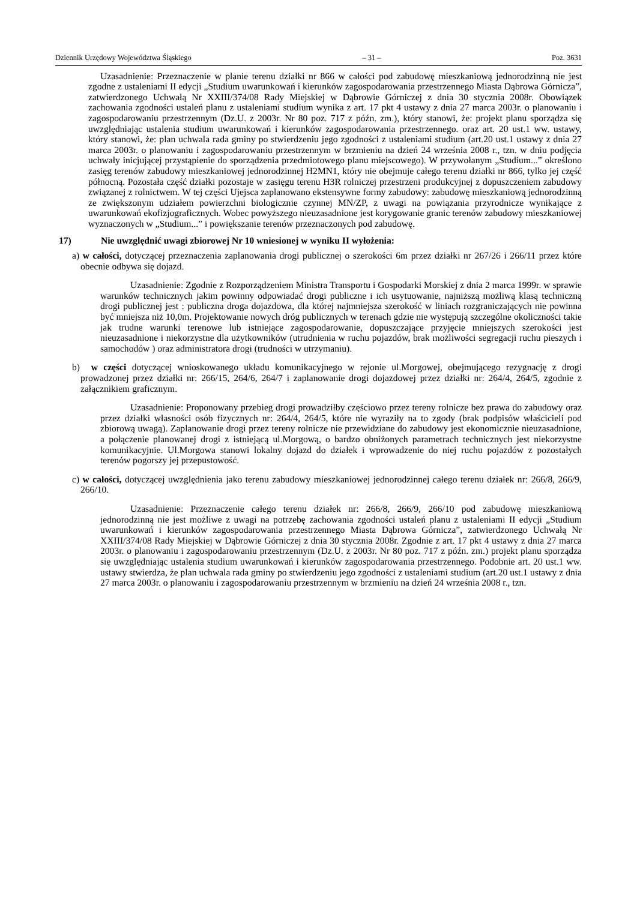Dziennik Urzędowy Województwa Śląskiego – 31 – Poz. 3631
Uzasadnienie: Przeznaczenie w planie terenu działki nr 866 w całości pod zabudowę mieszkaniową jednorodzinną nie jest zgodne z ustaleniami II edycji „Studium uwarunkowań i kierunków zagospodarowania przestrzennego Miasta Dąbrowa Górnicza”, zatwierdzonego Uchwałą Nr XXIII/374/08 Rady Miejskiej w Dąbrowie Górniczej z dnia 30 stycznia 2008r. Obowiązek zachowania zgodności ustaleń planu z ustaleniami studium wynika z art. 17 pkt 4 ustawy z dnia 27 marca 2003r. o planowaniu i zagospodarowaniu przestrzennym (Dz.U. z 2003r. Nr 80 poz. 717 z późn. zm.), który stanowi, że: projekt planu sporządza się uwzględniając ustalenia studium uwarunkowań i kierunków zagospodarowania przestrzennego. oraz art. 20 ust.1 ww. ustawy, który stanowi, że: plan uchwala rada gminy po stwierdzeniu jego zgodności z ustaleniami studium (art.20 ust.1 ustawy z dnia 27 marca 2003r. o planowaniu i zagospodarowaniu przestrzennym w brzmieniu na dzień 24 września 2008 r., tzn. w dniu podjęcia uchwały inicjującej przystąpienie do sporządzenia przedmiotowego planu miejscowego). W przywołanym „Studium...” określono zasięg terenów zabudowy mieszkaniowej jednorodzinnej H2MN1, który nie obejmuje całego terenu działki nr 866, tylko jej część północną. Pozostała część działki pozostaje w zasięgu terenu H3R rolniczej przestrzeni produkcyjnej z dopuszczeniem zabudowy związanej z rolnictwem. W tej części Ujejsca zaplanowano ekstensywne formy zabudowy: zabudowę mieszkaniową jednorodzinną ze zwiększonym udziałem powierzchni biologicznie czynnej MN/ZP, z uwagi na powiązania przyrodnicze wynikające z uwarunkowań ekofizjograficznych. Wobec powyższego nieuzasadnione jest korygowanie granic terenów zabudowy mieszkaniowej wyznaczonych w „Studium...” i powiększanie terenów przeznaczonych pod zabudowę.
17) Nie uwzględnić uwagi zbiorowej Nr 10 wniesionej w wyniku II wyłożenia:
a) w całości, dotyczącej przeznaczenia zaplanowania drogi publicznej o szerokości 6m przez działki nr 267/26 i 266/11 przez które obecnie odbywa się dojazd.
Uzasadnienie: Zgodnie z Rozporządzeniem Ministra Transportu i Gospodarki Morskiej z dnia 2 marca 1999r. w sprawie warunków technicznych jakim powinny odpowiadać drogi publiczne i ich usytuowanie, najniższą możliwą klasą techniczną drogi publicznej jest : publiczna droga dojazdowa, dla której najmniejsza szerokość w liniach rozgraniczających nie powinna być mniejsza niż 10,0m. Projektowanie nowych dróg publicznych w terenach gdzie nie występują szczególne okoliczności takie jak trudne warunki terenowe lub istniejące zagospodarowanie, dopuszczające przyjęcie mniejszych szerokości jest nieuzasadnione i niekorzystne dla użytkowników (utrudnienia w ruchu pojazdów, brak możliwości segregacji ruchu pieszych i samochodów ) oraz administratora drogi (trudności w utrzymaniu).
b) w części dotyczącej wnioskowanego układu komunikacyjnego w rejonie ul.Morgowej, obejmującego rezygnację z drogi prowadzonej przez działki nr: 266/15, 264/6, 264/7 i zaplanowanie drogi dojazdowej przez działki nr: 264/4, 264/5, zgodnie z załącznikiem graficznym.
Uzasadnienie: Proponowany przebieg drogi prowadziłby częściowo przez tereny rolnicze bez prawa do zabudowy oraz przez działki własności osób fizycznych nr: 264/4, 264/5, które nie wyraziły na to zgody (brak podpisów właścicieli pod zbiorową uwagą). Zaplanowanie drogi przez tereny rolnicze nie przewidziane do zabudowy jest ekonomicznie nieuzasadnione, a połączenie planowanej drogi z istniejącą ul.Morgową, o bardzo obniżonych parametrach technicznych jest niekorzystne komunikacyjnie. Ul.Morgowa stanowi lokalny dojazd do działek i wprowadzenie do niej ruchu pojazdów z pozostałych terenów pogorszy jej przepustowość.
c) w całości, dotyczącej uwzględnienia jako terenu zabudowy mieszkaniowej jednorodzinnej całego terenu działek nr: 266/8, 266/9, 266/10.
Uzasadnienie: Przeznaczenie całego terenu działek nr: 266/8, 266/9, 266/10 pod zabudowę mieszkaniową jednorodzinną nie jest możliwe z uwagi na potrzebę zachowania zgodności ustaleń planu z ustaleniami II edycji „Studium uwarunkowań i kierunków zagospodarowania przestrzennego Miasta Dąbrowa Górnicza”, zatwierdzonego Uchwałą Nr XXIII/374/08 Rady Miejskiej w Dąbrowie Górniczej z dnia 30 stycznia 2008r. Zgodnie z art. 17 pkt 4 ustawy z dnia 27 marca 2003r. o planowaniu i zagospodarowaniu przestrzennym (Dz.U. z 2003r. Nr 80 poz. 717 z późn. zm.) projekt planu sporządza się uwzględniając ustalenia studium uwarunkowań i kierunków zagospodarowania przestrzennego. Podobnie art. 20 ust.1 ww. ustawy stwierdza, że plan uchwala rada gminy po stwierdzeniu jego zgodności z ustaleniami studium (art.20 ust.1 ustawy z dnia 27 marca 2003r. o planowaniu i zagospodarowaniu przestrzennym w brzmieniu na dzień 24 września 2008 r., tzn.